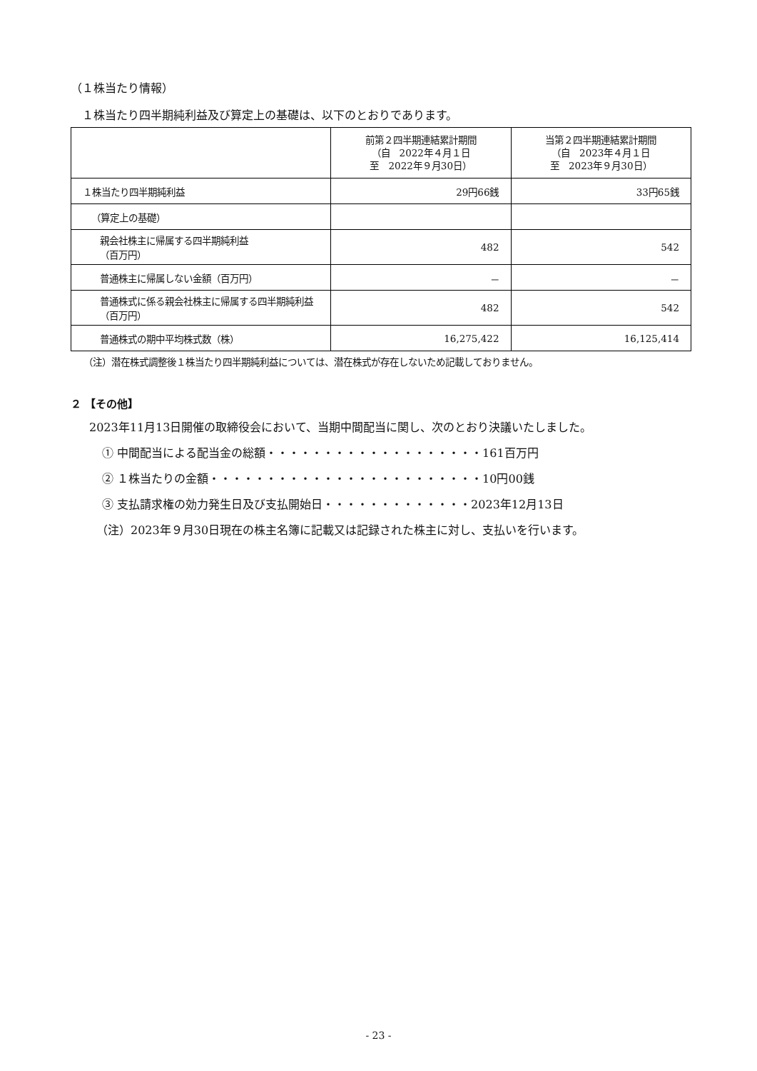（１株当たり情報）
１株当たり四半期純利益及び算定上の基礎は、以下のとおりであります。
| | 前第２四半期連結累計期間 （自 2022年４月１日 至 2022年９月30日） | 当第２四半期連結累計期間 （自 2023年４月１日 至 2023年９月30日） |
| --- | --- | --- |
| １株当たり四半期純利益 | 29円66銭 | 33円65銭 |
| （算定上の基礎） | | |
| 親会社株主に帰属する四半期純利益 （百万円） | 482 | 542 |
| 普通株主に帰属しない金額（百万円） | － | － |
| 普通株式に係る親会社株主に帰属する四半期純利益（百万円） | 482 | 542 |
| 普通株式の期中平均株式数（株） | 16,275,422 | 16,125,414 |
（注）潜在株式調整後１株当たり四半期純利益については、潜在株式が存在しないため記載しておりません。
２ 【その他】
2023年11月13日開催の取締役会において、当期中間配当に関し、次のとおり決議いたしました。
① 中間配当による配当金の総額・・・・・・・・・・・・・・・・・・・161百万円
② １株当たりの金額・・・・・・・・・・・・・・・・・・・・・・・・10円00銭
③ 支払請求権の効力発生日及び支払開始日・・・・・・・・・・・・・2023年12月13日
（注）2023年９月30日現在の株主名簿に記載又は記録された株主に対し、支払いを行います。
- 23 -